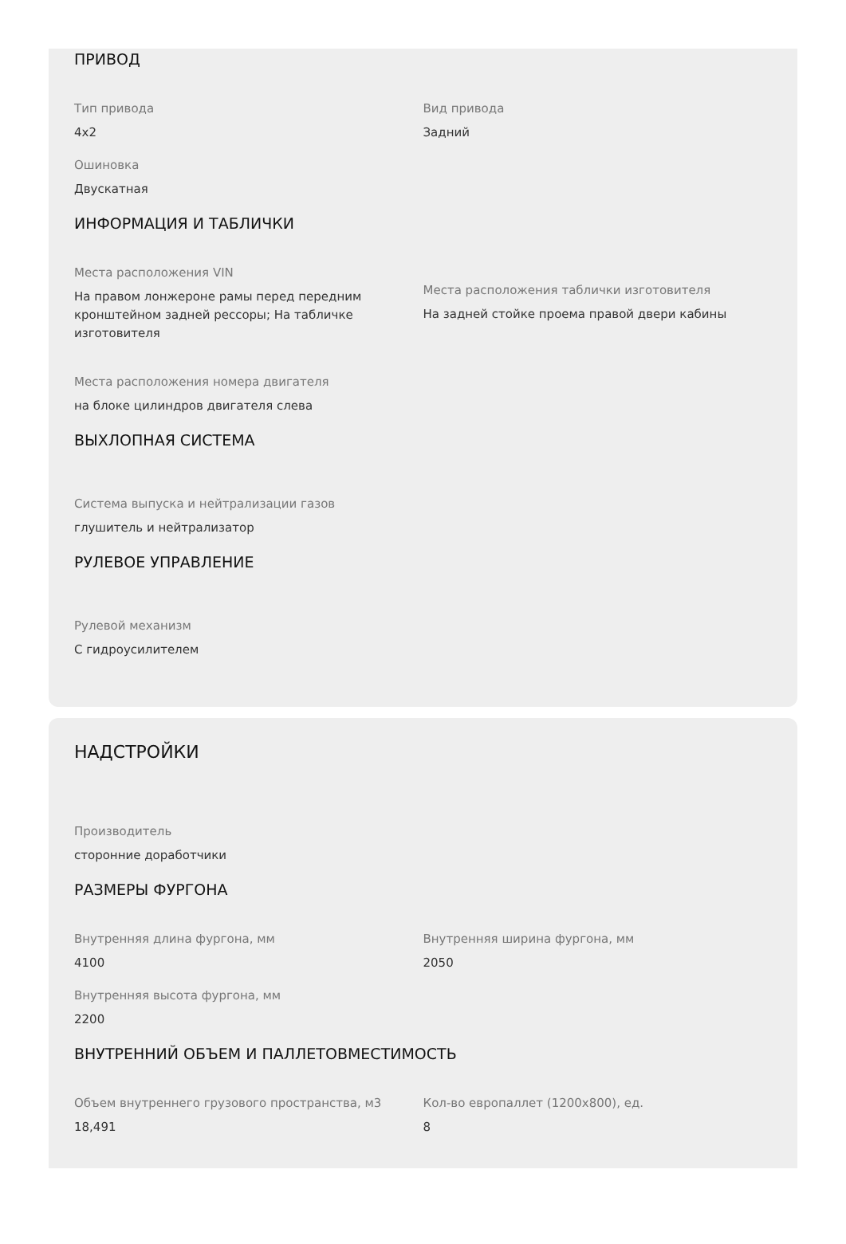ПРИВОД
Тип привода
4x2
Вид привода
Задний
Ошиновка
Двускатная
ИНФОРМАЦИЯ И ТАБЛИЧКИ
Места расположения VIN
На правом лонжероне рамы перед передним кронштейном задней рессоры; На табличке изготовителя
Места расположения таблички изготовителя
На задней стойке проема правой двери кабины
Места расположения номера двигателя
на блоке цилиндров двигателя слева
ВЫХЛОПНАЯ СИСТЕМА
Система выпуска и нейтрализации газов
глушитель и нейтрализатор
РУЛЕВОЕ УПРАВЛЕНИЕ
Рулевой механизм
С гидроусилителем
НАДСТРОЙКИ
Производитель
сторонние доработчики
РАЗМЕРЫ ФУРГОНА
Внутренняя длина фургона, мм
4100
Внутренняя ширина фургона, мм
2050
Внутренняя высота фургона, мм
2200
ВНУТРЕННИЙ ОБЪЕМ И ПАЛЛЕТОВМЕСТИМОСТЬ
Объем внутреннего грузового пространства, м3
18,491
Кол-во европаллет (1200x800), ед.
8